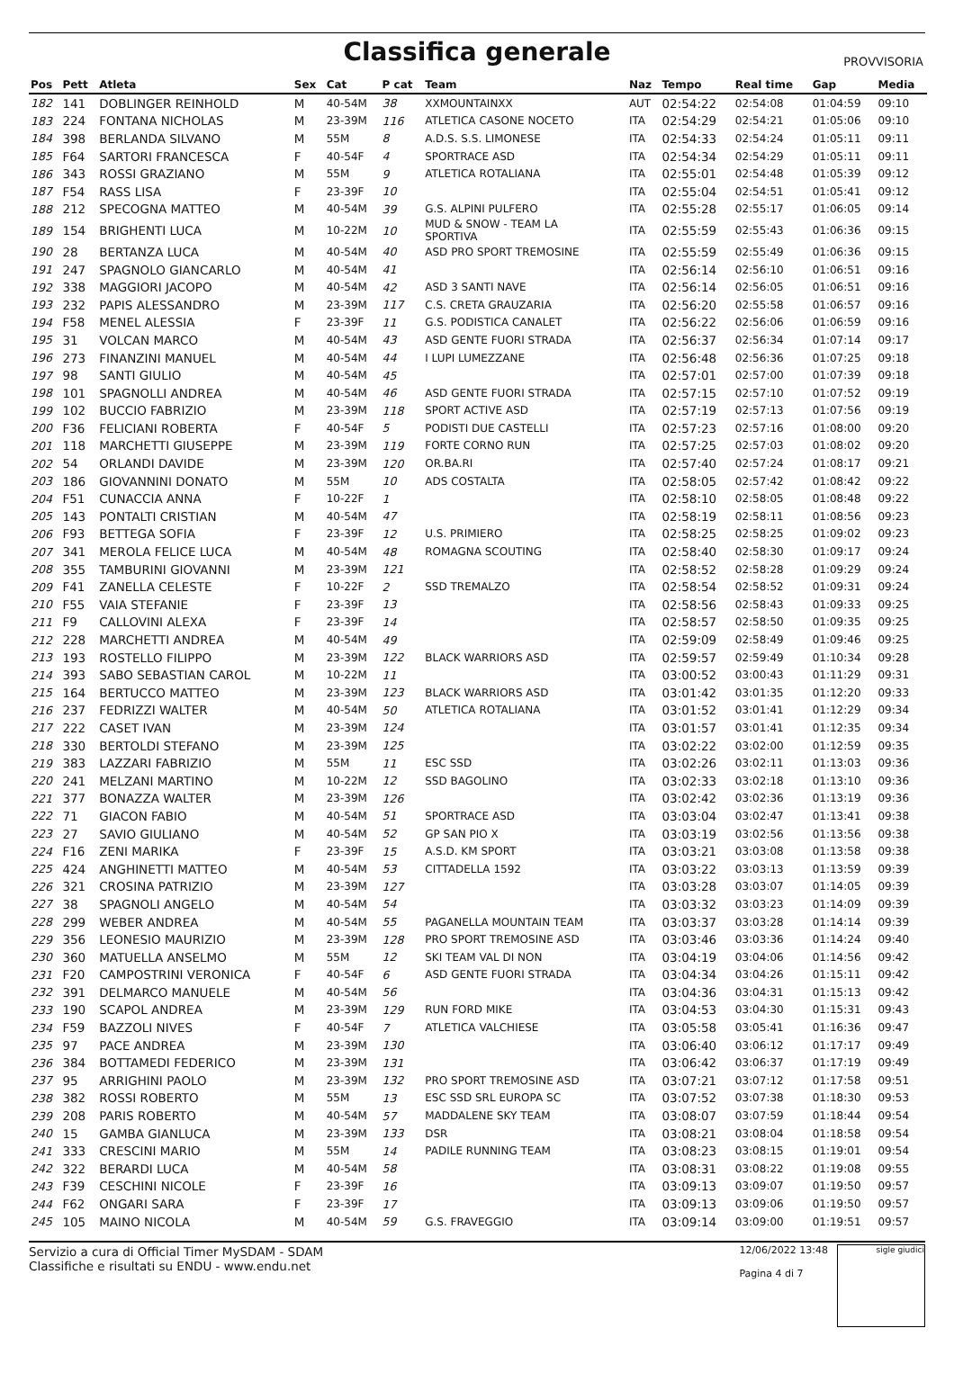Classifica generale
PROVVISORIA
| Pos | Pett | Atleta | Sex | Cat | P cat | Team | Naz | Tempo | Real time | Gap | Media |
| --- | --- | --- | --- | --- | --- | --- | --- | --- | --- | --- | --- |
| 182 | 141 | DOBLINGER REINHOLD | M | 40-54M | 38 | XXMOUNTAINXX | AUT | 02:54:22 | 02:54:08 | 01:04:59 | 09:10 |
| 183 | 224 | FONTANA NICHOLAS | M | 23-39M | 116 | ATLETICA CASONE NOCETO | ITA | 02:54:29 | 02:54:21 | 01:05:06 | 09:10 |
| 184 | 398 | BERLANDA SILVANO | M | 55M | 8 | A.D.S. S.S. LIMONESE | ITA | 02:54:33 | 02:54:24 | 01:05:11 | 09:11 |
| 185 | F64 | SARTORI FRANCESCA | F | 40-54F | 4 | SPORTRACE ASD | ITA | 02:54:34 | 02:54:29 | 01:05:11 | 09:11 |
| 186 | 343 | ROSSI GRAZIANO | M | 55M | 9 | ATLETICA ROTALIANA | ITA | 02:55:01 | 02:54:48 | 01:05:39 | 09:12 |
| 187 | F54 | RASS LISA | F | 23-39F | 10 | | ITA | 02:55:04 | 02:54:51 | 01:05:41 | 09:12 |
| 188 | 212 | SPECOGNA MATTEO | M | 40-54M | 39 | G.S. ALPINI PULFERO | ITA | 02:55:28 | 02:55:17 | 01:06:05 | 09:14 |
| 189 | 154 | BRIGHENTI LUCA | M | 10-22M | 10 | MUD & SNOW - TEAM LA SPORTIVA | ITA | 02:55:59 | 02:55:43 | 01:06:36 | 09:15 |
| 190 | 28 | BERTANZA LUCA | M | 40-54M | 40 | ASD PRO SPORT TREMOSINE | ITA | 02:55:59 | 02:55:49 | 01:06:36 | 09:15 |
| 191 | 247 | SPAGNOLO GIANCARLO | M | 40-54M | 41 | | ITA | 02:56:14 | 02:56:10 | 01:06:51 | 09:16 |
| 192 | 338 | MAGGIORI JACOPO | M | 40-54M | 42 | ASD 3 SANTI NAVE | ITA | 02:56:14 | 02:56:05 | 01:06:51 | 09:16 |
| 193 | 232 | PAPIS ALESSANDRO | M | 23-39M | 117 | C.S. CRETA GRAUZARIA | ITA | 02:56:20 | 02:55:58 | 01:06:57 | 09:16 |
| 194 | F58 | MENEL ALESSIA | F | 23-39F | 11 | G.S. PODISTICA CANALET | ITA | 02:56:22 | 02:56:06 | 01:06:59 | 09:16 |
| 195 | 31 | VOLCAN MARCO | M | 40-54M | 43 | ASD GENTE FUORI STRADA | ITA | 02:56:37 | 02:56:34 | 01:07:14 | 09:17 |
| 196 | 273 | FINANZINI MANUEL | M | 40-54M | 44 | I LUPI LUMEZZANE | ITA | 02:56:48 | 02:56:36 | 01:07:25 | 09:18 |
| 197 | 98 | SANTI GIULIO | M | 40-54M | 45 | | ITA | 02:57:01 | 02:57:00 | 01:07:39 | 09:18 |
| 198 | 101 | SPAGNOLLI ANDREA | M | 40-54M | 46 | ASD GENTE FUORI STRADA | ITA | 02:57:15 | 02:57:10 | 01:07:52 | 09:19 |
| 199 | 102 | BUCCIO FABRIZIO | M | 23-39M | 118 | SPORT ACTIVE ASD | ITA | 02:57:19 | 02:57:13 | 01:07:56 | 09:19 |
| 200 | F36 | FELICIANI ROBERTA | F | 40-54F | 5 | PODISTI DUE CASTELLI | ITA | 02:57:23 | 02:57:16 | 01:08:00 | 09:20 |
| 201 | 118 | MARCHETTI GIUSEPPE | M | 23-39M | 119 | FORTE CORNO RUN | ITA | 02:57:25 | 02:57:03 | 01:08:02 | 09:20 |
| 202 | 54 | ORLANDI DAVIDE | M | 23-39M | 120 | OR.BA.RI | ITA | 02:57:40 | 02:57:24 | 01:08:17 | 09:21 |
| 203 | 186 | GIOVANNINI DONATO | M | 55M | 10 | ADS COSTALTA | ITA | 02:58:05 | 02:57:42 | 01:08:42 | 09:22 |
| 204 | F51 | CUNACCIA ANNA | F | 10-22F | 1 | | ITA | 02:58:10 | 02:58:05 | 01:08:48 | 09:22 |
| 205 | 143 | PONTALTI CRISTIAN | M | 40-54M | 47 | | ITA | 02:58:19 | 02:58:11 | 01:08:56 | 09:23 |
| 206 | F93 | BETTEGA SOFIA | F | 23-39F | 12 | U.S. PRIMIERO | ITA | 02:58:25 | 02:58:25 | 01:09:02 | 09:23 |
| 207 | 341 | MEROLA FELICE LUCA | M | 40-54M | 48 | ROMAGNA SCOUTING | ITA | 02:58:40 | 02:58:30 | 01:09:17 | 09:24 |
| 208 | 355 | TAMBURINI GIOVANNI | M | 23-39M | 121 | | ITA | 02:58:52 | 02:58:28 | 01:09:29 | 09:24 |
| 209 | F41 | ZANELLA CELESTE | F | 10-22F | 2 | SSD TREMALZO | ITA | 02:58:54 | 02:58:52 | 01:09:31 | 09:24 |
| 210 | F55 | VAIA STEFANIE | F | 23-39F | 13 | | ITA | 02:58:56 | 02:58:43 | 01:09:33 | 09:25 |
| 211 | F9 | CALLOVINI ALEXA | F | 23-39F | 14 | | ITA | 02:58:57 | 02:58:50 | 01:09:35 | 09:25 |
| 212 | 228 | MARCHETTI ANDREA | M | 40-54M | 49 | | ITA | 02:59:09 | 02:58:49 | 01:09:46 | 09:25 |
| 213 | 193 | ROSTELLO FILIPPO | M | 23-39M | 122 | BLACK WARRIORS ASD | ITA | 02:59:57 | 02:59:49 | 01:10:34 | 09:28 |
| 214 | 393 | SABO SEBASTIAN CAROL | M | 10-22M | 11 | | ITA | 03:00:52 | 03:00:43 | 01:11:29 | 09:31 |
| 215 | 164 | BERTUCCO MATTEO | M | 23-39M | 123 | BLACK WARRIORS ASD | ITA | 03:01:42 | 03:01:35 | 01:12:20 | 09:33 |
| 216 | 237 | FEDRIZZI WALTER | M | 40-54M | 50 | ATLETICA ROTALIANA | ITA | 03:01:52 | 03:01:41 | 01:12:29 | 09:34 |
| 217 | 222 | CASET IVAN | M | 23-39M | 124 | | ITA | 03:01:57 | 03:01:41 | 01:12:35 | 09:34 |
| 218 | 330 | BERTOLDI STEFANO | M | 23-39M | 125 | | ITA | 03:02:22 | 03:02:00 | 01:12:59 | 09:35 |
| 219 | 383 | LAZZARI FABRIZIO | M | 55M | 11 | ESC SSD | ITA | 03:02:26 | 03:02:11 | 01:13:03 | 09:36 |
| 220 | 241 | MELZANI MARTINO | M | 10-22M | 12 | SSD BAGOLINO | ITA | 03:02:33 | 03:02:18 | 01:13:10 | 09:36 |
| 221 | 377 | BONAZZA WALTER | M | 23-39M | 126 | | ITA | 03:02:42 | 03:02:36 | 01:13:19 | 09:36 |
| 222 | 71 | GIACON FABIO | M | 40-54M | 51 | SPORTRACE ASD | ITA | 03:03:04 | 03:02:47 | 01:13:41 | 09:38 |
| 223 | 27 | SAVIO GIULIANO | M | 40-54M | 52 | GP SAN PIO X | ITA | 03:03:19 | 03:02:56 | 01:13:56 | 09:38 |
| 224 | F16 | ZENI MARIKA | F | 23-39F | 15 | A.S.D. KM SPORT | ITA | 03:03:21 | 03:03:08 | 01:13:58 | 09:38 |
| 225 | 424 | ANGHINETTI MATTEO | M | 40-54M | 53 | CITTADELLA 1592 | ITA | 03:03:22 | 03:03:13 | 01:13:59 | 09:39 |
| 226 | 321 | CROSINA PATRIZIO | M | 23-39M | 127 | | ITA | 03:03:28 | 03:03:07 | 01:14:05 | 09:39 |
| 227 | 38 | SPAGNOLI ANGELO | M | 40-54M | 54 | | ITA | 03:03:32 | 03:03:23 | 01:14:09 | 09:39 |
| 228 | 299 | WEBER ANDREA | M | 40-54M | 55 | PAGANELLA MOUNTAIN TEAM | ITA | 03:03:37 | 03:03:28 | 01:14:14 | 09:39 |
| 229 | 356 | LEONESIO MAURIZIO | M | 23-39M | 128 | PRO SPORT TREMOSINE ASD | ITA | 03:03:46 | 03:03:36 | 01:14:24 | 09:40 |
| 230 | 360 | MATUELLA ANSELMO | M | 55M | 12 | SKI TEAM VAL DI NON | ITA | 03:04:19 | 03:04:06 | 01:14:56 | 09:42 |
| 231 | F20 | CAMPOSTRINI VERONICA | F | 40-54F | 6 | ASD GENTE FUORI STRADA | ITA | 03:04:34 | 03:04:26 | 01:15:11 | 09:42 |
| 232 | 391 | DELMARCO MANUELE | M | 40-54M | 56 | | ITA | 03:04:36 | 03:04:31 | 01:15:13 | 09:42 |
| 233 | 190 | SCAPOL ANDREA | M | 23-39M | 129 | RUN FORD MIKE | ITA | 03:04:53 | 03:04:30 | 01:15:31 | 09:43 |
| 234 | F59 | BAZZOLI NIVES | F | 40-54F | 7 | ATLETICA VALCHIESE | ITA | 03:05:58 | 03:05:41 | 01:16:36 | 09:47 |
| 235 | 97 | PACE ANDREA | M | 23-39M | 130 | | ITA | 03:06:40 | 03:06:12 | 01:17:17 | 09:49 |
| 236 | 384 | BOTTAMEDI FEDERICO | M | 23-39M | 131 | | ITA | 03:06:42 | 03:06:37 | 01:17:19 | 09:49 |
| 237 | 95 | ARRIGHINI PAOLO | M | 23-39M | 132 | PRO SPORT TREMOSINE ASD | ITA | 03:07:21 | 03:07:12 | 01:17:58 | 09:51 |
| 238 | 382 | ROSSI ROBERTO | M | 55M | 13 | ESC SSD SRL EUROPA SC | ITA | 03:07:52 | 03:07:38 | 01:18:30 | 09:53 |
| 239 | 208 | PARIS ROBERTO | M | 40-54M | 57 | MADDALENE SKY TEAM | ITA | 03:08:07 | 03:07:59 | 01:18:44 | 09:54 |
| 240 | 15 | GAMBA GIANLUCA | M | 23-39M | 133 | DSR | ITA | 03:08:21 | 03:08:04 | 01:18:58 | 09:54 |
| 241 | 333 | CRESCINI MARIO | M | 55M | 14 | PADILE RUNNING TEAM | ITA | 03:08:23 | 03:08:15 | 01:19:01 | 09:54 |
| 242 | 322 | BERARDI LUCA | M | 40-54M | 58 | | ITA | 03:08:31 | 03:08:22 | 01:19:08 | 09:55 |
| 243 | F39 | CESCHINI NICOLE | F | 23-39F | 16 | | ITA | 03:09:13 | 03:09:07 | 01:19:50 | 09:57 |
| 244 | F62 | ONGARI SARA | F | 23-39F | 17 | | ITA | 03:09:13 | 03:09:06 | 01:19:50 | 09:57 |
| 245 | 105 | MAINO NICOLA | M | 40-54M | 59 | G.S. FRAVEGGIO | ITA | 03:09:14 | 03:09:00 | 01:19:51 | 09:57 |
Servizio a cura di Official Timer MySDAM - SDAM
Classifiche e risultati su ENDU - www.endu.net
12/06/2022 13:48
Pagina 4 di 7
sigle giudici